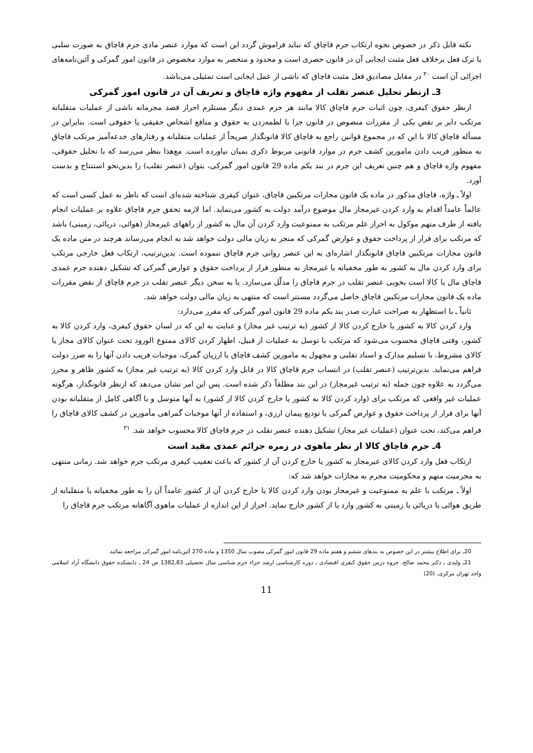نکته قابل ذکر در خصوص نحوه ارتکاب جرم قاچاق که نباید فراموش گردد این است که موارد عنصر مادی جرم قاچاق به صورت سلبی یا ترک فعل برخلاف فعل مثبت ایجابی آن در قانون حصری است و محدود و منحصر به موارد مخصوص در قانون امور گمرکی و آئین‌نامه‌های اجرائی آن است <sup>۲۰</sup> در مقابل مصادیق فعل مثبت قاچاق که ناشی از عمل ایجابی است تمثیلی می‌باشد.
3ـ ازنظر تحلیل عنصر تقلب از مفهوم واژه قاچاق و تعریف آن در قانون امور گمرکی
ازنظر حقوق کیفری، چون اثبات جرم قاچاق کالا مانند هر جرم عمدی دیگر مستلزم احراز قصد مجرمانه ناشی از عملیات متقلبانه مرتکب دایر بر نقض یکی از مقررات منصوص در قانون جزا یا لطمه‌زدن به حقوق و منافع اشخاص حقیقی یا حقوقی است. بنابراین در مسأله قاچاق کالا با این که در مجموع قوانین راجع به قاچاق کالا قانونگذار صریحاً از عملیات متقلبانه و رفتارهای خدعه‌آمیز مرتکب قاچاق به منظور فریب دادن مامورین کشف جرم در موارد قانونی مربوط ذکری بمیان نیاورده است. مع‌هذا بنظر می‌رسد که با تحلیل حقوقی، مفهوم واژه قاچاق و هم چنین تعریف این جرم در بند یکم ماده 29 قانون امور گمرکی، بتوان (عنصر تقلب) را بدین‌نحو استنتاج و بدست آورد.
اولاً ـ واژه، قاچاق مذکور در ماده یک قانون مجازات مرتکبین قاچاق، عنوان کیفری شناخته شده‌ای است که ناظر به عمل کسی است که عالماً عامداً اقدام به وارد کردن غیرمجاز مال موضوع درآمد دولت به کشور می‌نماید. اما لازمه تحقق جرم قاچاق علاوه بر عملیات انجام یافته از طرف متهم موکول به احراز علم مرتکب به ممنوعیت وارد کردن آن مال به کشور از راههای غیرمجاز (هوائی، دریائی، زمینی) باشد که مرتکب برای فرار از پرداخت حقوق و عوارض گمرکی که منجر به زیان مالی دولت خواهد شد به انجام می‌رساند هرچند در متن ماده یک قانون مجازات مرتکبین قاچاق قانونگذار اشاره‌ای به این عنصر روانی جرم قاچاق ننموده است. بدین‌ترتیب، ارتکاب فعل خارجی مرتکب برای وارد کردن مال به کشور به طور مخفیانه یا غیرمجاز به منظور فرار از پرداخت حقوق و عوارض گمرکی که تشکیل دهنده جرم عمدی قاچاق مال یا کالا است بخوبی عنصر تقلب در جرم قاچاق را مدلّل می‌سازد. یا به سخن دیگر عنصر تقلب در جرم قاچاق از نقض مقررات ماده یک قانون مجازات مرتکبین قاچاق حاصل می‌گردد مستتر است که منتهی به زیان مالی دولت خواهد شد.
ثانیاً ـ با استظهار به صراحت عبارت صدر بند یکم ماده 29 قانون امور گمرکی که مقرر می‌دارد:
وارد کردن کالا به کشور یا خارج کردن کالا از کشور (به ترتیب غیر مجاز) و عنایت به این که در لسان حقوق کیفری، وارد کردن کالا به کشور، وقتی قاچاق محسوب می‌شود که مرتکب با توسل به عملیات از قبیل، اظهار کردن کالای ممنوع الورود تحت عنوان کالای مجاز یا کالای مشروط، با تسلیم مدارک و اسناد تقلبی و مجهول به مامورین کشف قاچاق یا ارزیان گمرک، موجبات فریب دادن آنها را به ضرر دولت فراهم می‌نماید. بدین‌ترتیب (عنصر تقلب) در انتساب جرم قاچاق کالا در قابل وارد کردن کالا (به ترتیب غیر مجاز) به کشور ظاهر و محرز می‌گردد به علاوه چون جمله (به ترتیب غیرمجاز) در این بند مطلقاً ذکر شده است. پس این امر نشان می‌دهد که ازنظر قانونگذار، هرگونه عملیات غیر واقعی که مرتکب برای (وارد کردن کالا به کشور یا خارج کردن کالا از کشور) به آنها متوسل و با آگاهی کامل از متقلبانه بودن آنها برای فرار از پرداخت حقوق و عوارض گمرکی یا تودیع پیمان ارزی، و استفاده از آنها موجبات گمراهی مأمورین در کشف کالای قاچاق را فراهم می‌کند، تحت عنوان (عملیات غیر مجاز) تشکیل دهنده عنصر تقلب در جرم قاچاق کالا محسوب خواهد شد. <sup>۲۱</sup>
4ـ جرم قاچاق کالا از نظر ماهوی در زمره جرائم عمدی مقید است
ارتکاب فعل وارد کردن کالای غیرمجاز به کشور یا خارج کردن آن از کشور که باعث تعقیب کیفری مرتکب جرم خواهد شد. زمانی منتهی به مجرمیت متهم و محکومیت مجرم به مجازات خواهد شد که:
اولاً ـ مرتکب با علم به ممنوعیت و غیرمجاز بودن وارد کردن کالا یا خارج کردن آن از کشور عامداً آن را به طور مخفیانه یا متقلبانه از طریق هوائی یا دریائی یا زمینی به کشور وارد یا از کشور خارج نماید. احراز از این اندازه از عملیات ماهوی آگاهانه مرتکب جرم قاچاق را
20ـ برای اطلاع بیشتر در این خصوص به بندهای ششم و هفتم ماده 29 قانون امور گمرکی مصوب سال 1350 و ماده 270 آئین‌نامه امور گمرکی مراجعه نمائید.
21ـ ولیدی ـ دکتر محمد صالح، جزوه درس حقوق کیفری اقتصادی ـ دوره کارشناسی ارشد جزاء جرم شناسی سال تحصیلی 83ـ1382 ص 24 ـ دانشکده حقوق دانشگاه آزاد اسلامی واحد تهران مرکزی، (20)
11